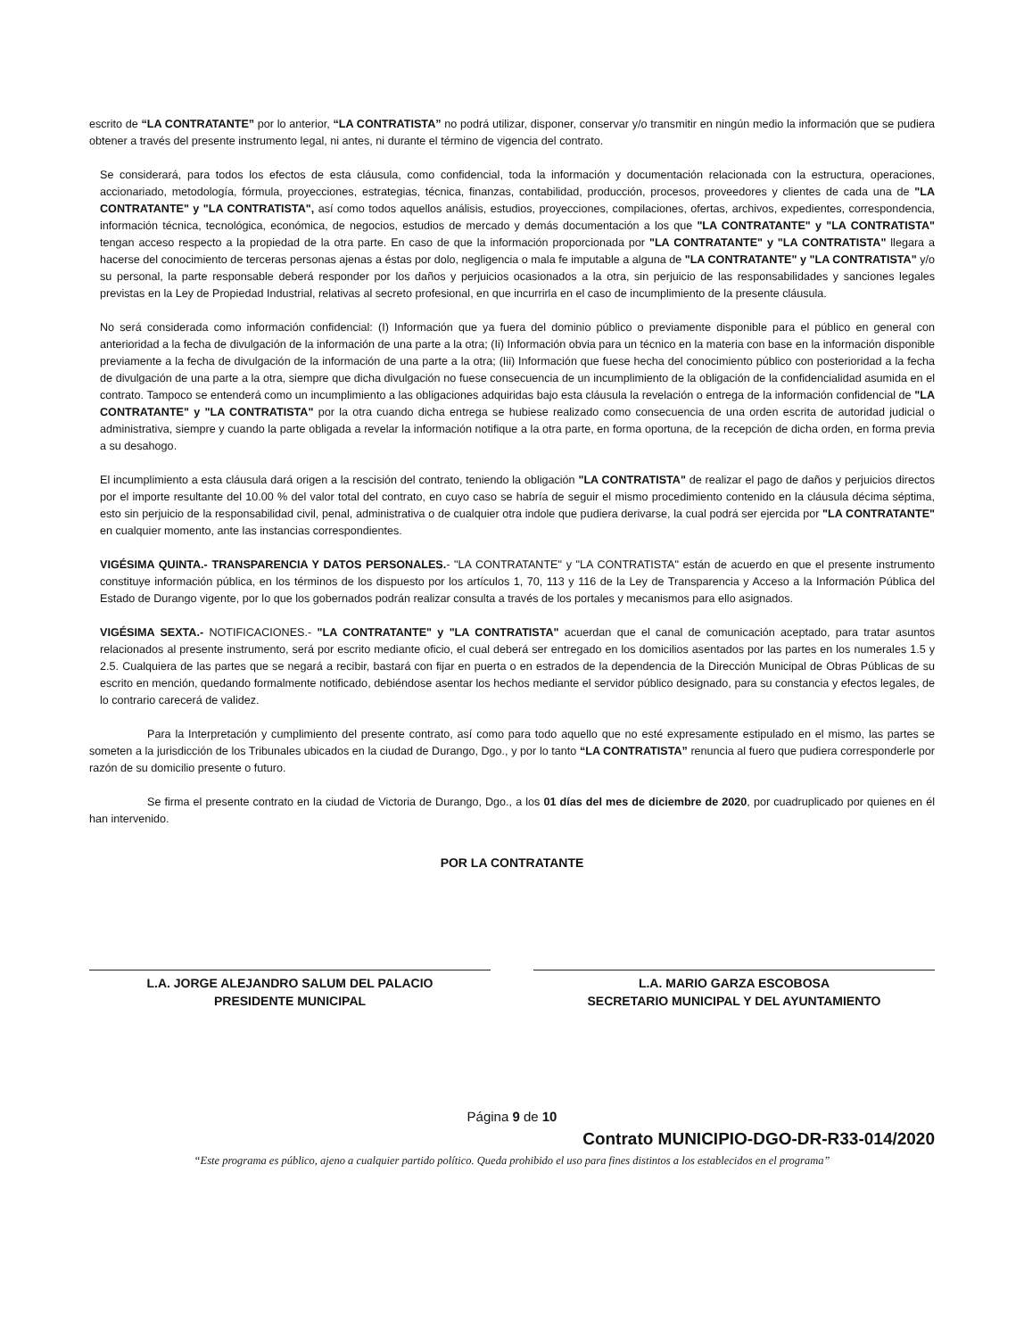escrito de “LA CONTRATANTE” por lo anterior, “LA CONTRATISTA” no podrá utilizar, disponer, conservar y/o transmitir en ningún medio la información que se pudiera obtener a través del presente instrumento legal, ni antes, ni durante el término de vigencia del contrato.
Se considerará, para todos los efectos de esta cláusula, como confidencial, toda la información y documentación relacionada con la estructura, operaciones, accionariado, metodología, fórmula, proyecciones, estrategias, técnica, finanzas, contabilidad, producción, procesos, proveedores y clientes de cada una de "LA CONTRATANTE" y "LA CONTRATISTA", así como todos aquellos análisis, estudios, proyecciones, compilaciones, ofertas, archivos, expedientes, correspondencia, información técnica, tecnológica, económica, de negocios, estudios de mercado y demás documentación a los que "LA CONTRATANTE" y "LA CONTRATISTA" tengan acceso respecto a la propiedad de la otra parte. En caso de que la información proporcionada por "LA CONTRATANTE" y "LA CONTRATISTA" llegara a hacerse del conocimiento de terceras personas ajenas a éstas por dolo, negligencia o mala fe imputable a alguna de "LA CONTRATANTE" y "LA CONTRATISTA" y/o su personal, la parte responsable deberá responder por los daños y perjuicios ocasionados a la otra, sin perjuicio de las responsabilidades y sanciones legales previstas en la Ley de Propiedad Industrial, relativas al secreto profesional, en que incurrirla en el caso de incumplimiento de la presente cláusula.
No será considerada como información confidencial: (I) Información que ya fuera del dominio público o previamente disponible para el público en general con anterioridad a la fecha de divulgación de la información de una parte a la otra; (Ii) Información obvia para un técnico en la materia con base en la información disponible previamente a la fecha de divulgación de la información de una parte a la otra; (Iii) Información que fuese hecha del conocimiento público con posterioridad a la fecha de divulgación de una parte a la otra, siempre que dicha divulgación no fuese consecuencia de un incumplimiento de la obligación de la confidencialidad asumida en el contrato. Tampoco se entenderá como un incumplimiento a las obligaciones adquiridas bajo esta cláusula la revelación o entrega de la información confidencial de "LA CONTRATANTE" y "LA CONTRATISTA" por la otra cuando dicha entrega se hubiese realizado como consecuencia de una orden escrita de autoridad judicial o administrativa, siempre y cuando la parte obligada a revelar la información notifique a la otra parte, en forma oportuna, de la recepción de dicha orden, en forma previa a su desahogo.
El incumplimiento a esta cláusula dará origen a la rescisión del contrato, teniendo la obligación "LA CONTRATISTA" de realizar el pago de daños y perjuicios directos por el importe resultante del 10.00 % del valor total del contrato, en cuyo caso se habría de seguir el mismo procedimiento contenido en la cláusula décima séptima, esto sin perjuicio de la responsabilidad civil, penal, administrativa o de cualquier otra indole que pudiera derivarse, la cual podrá ser ejercida por "LA CONTRATANTE" en cualquier momento, ante las instancias correspondientes.
VIGÉSIMA QUINTA.- TRANSPARENCIA Y DATOS PERSONALES.- "LA CONTRATANTE" y "LA CONTRATISTA" están de acuerdo en que el presente instrumento constituye información pública, en los términos de los dispuesto por los artículos 1, 70, 113 y 116 de la Ley de Transparencia y Acceso a la Información Pública del Estado de Durango vigente, por lo que los gobernados podrán realizar consulta a través de los portales y mecanismos para ello asignados.
VIGÉSIMA SEXTA.- NOTIFICACIONES.- "LA CONTRATANTE" y "LA CONTRATISTA" acuerdan que el canal de comunicación aceptado, para tratar asuntos relacionados al presente instrumento, será por escrito mediante oficio, el cual deberá ser entregado en los domicilios asentados por las partes en los numerales 1.5 y 2.5. Cualquiera de las partes que se negará a recibir, bastará con fijar en puerta o en estrados de la dependencia de la Dirección Municipal de Obras Públicas de su escrito en mención, quedando formalmente notificado, debiéndose asentar los hechos mediante el servidor público designado, para su constancia y efectos legales, de lo contrario carecerá de validez.
Para la Interpretación y cumplimiento del presente contrato, así como para todo aquello que no esté expresamente estipulado en el mismo, las partes se someten a la jurisdicción de los Tribunales ubicados en la ciudad de Durango, Dgo., y por lo tanto “LA CONTRATISTA” renuncia al fuero que pudiera corresponderle por razón de su domicilio presente o futuro.
Se firma el presente contrato en la ciudad de Victoria de Durango, Dgo., a los 01 días del mes de diciembre de 2020, por cuadruplicado por quienes en él han intervenido.
POR LA CONTRATANTE
L.A. JORGE ALEJANDRO SALUM DEL PALACIO
PRESIDENTE MUNICIPAL
L.A. MARIO GARZA ESCOBOSA
SECRETARIO MUNICIPAL Y DEL AYUNTAMIENTO
Página 9 de 10
Contrato MUNICIPIO-DGO-DR-R33-014/2020
“Este programa es público, ajeno a cualquier partido político. Queda prohibido el uso para fines distintos a los establecidos en el programa”